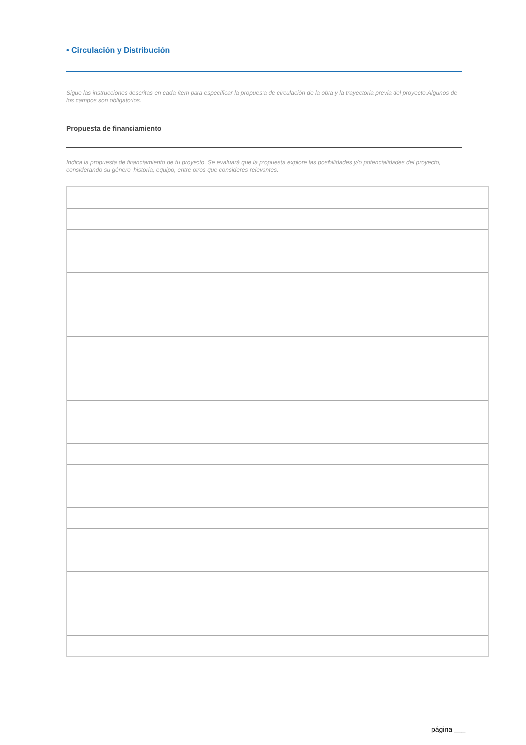• Circulación y Distribución
Sigue las instrucciones descritas en cada ítem para especificar la propuesta de circulación de la obra y la trayectoria previa del proyecto.Algunos de los campos son obligatorios.
Propuesta de financiamiento
Indica la propuesta de financiamiento de tu proyecto. Se evaluará que la propuesta explore las posibilidades y/o potencialidades del proyecto, considerando su género, historia, equipo, entre otros que consideres relevantes.
página ___